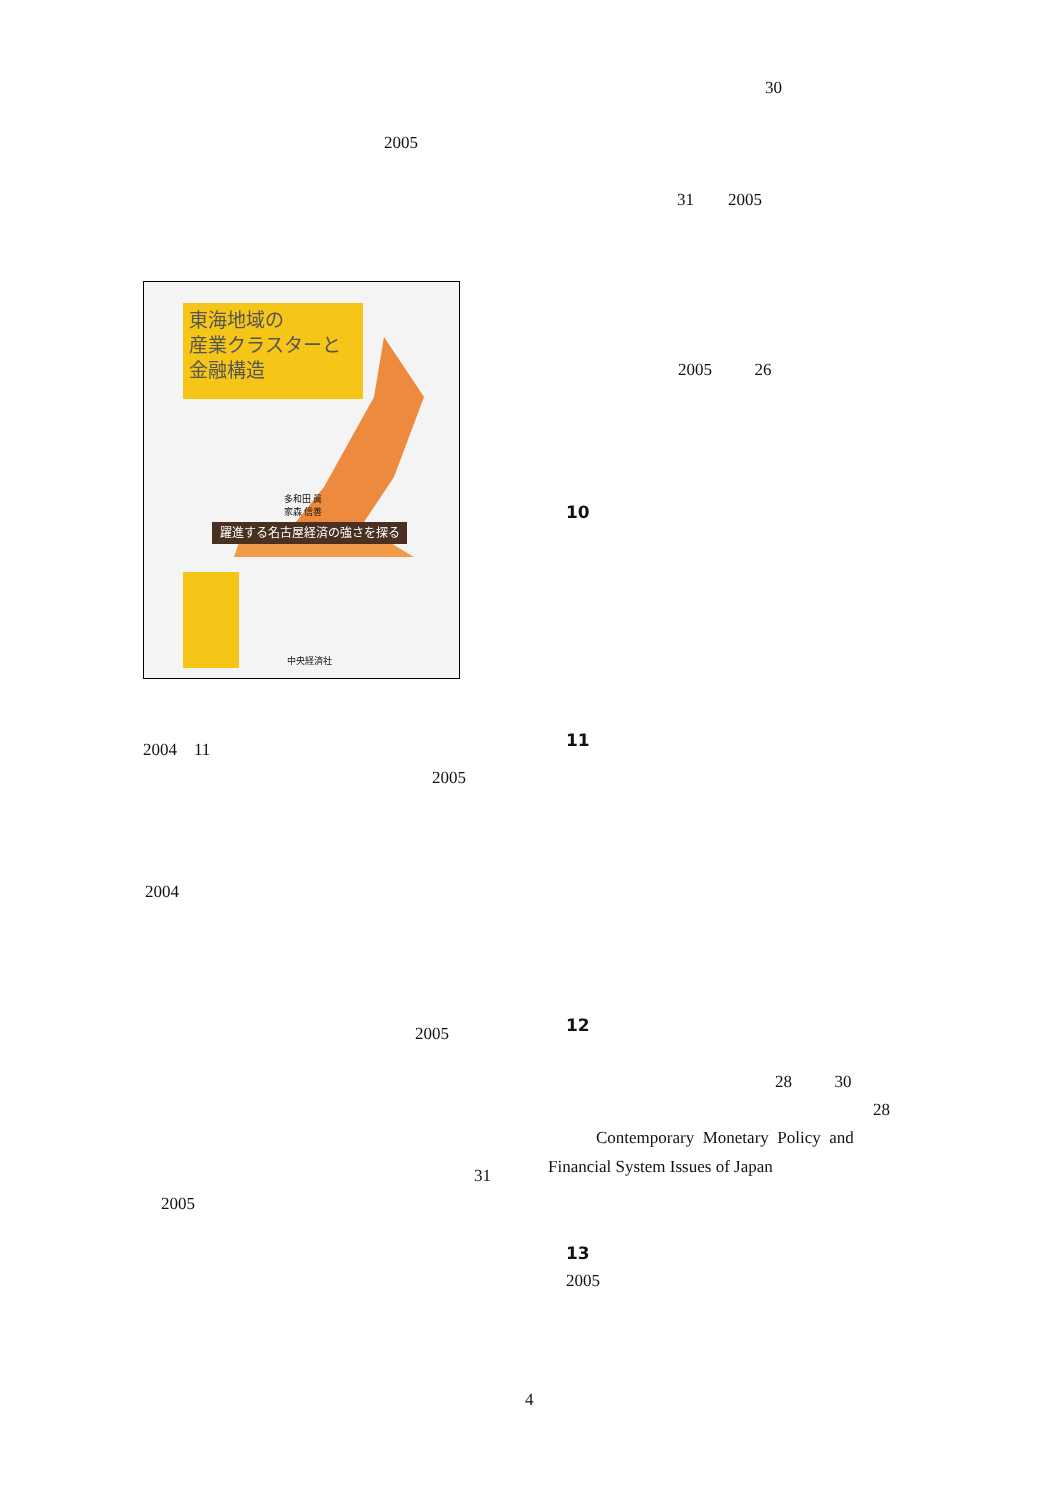30
2005
31 2005
東海地域の
産業クラスターと
金融構造
躍進する名古屋経済の強さを探る
多和田 眞
家森 信善
中央経済社
2005 26
10
2004 11 11
2005
2004
2005 12
28 30
28
Contemporary Monetary Policy and
Financial System Issues of Japan
31
2005
13
2005
4